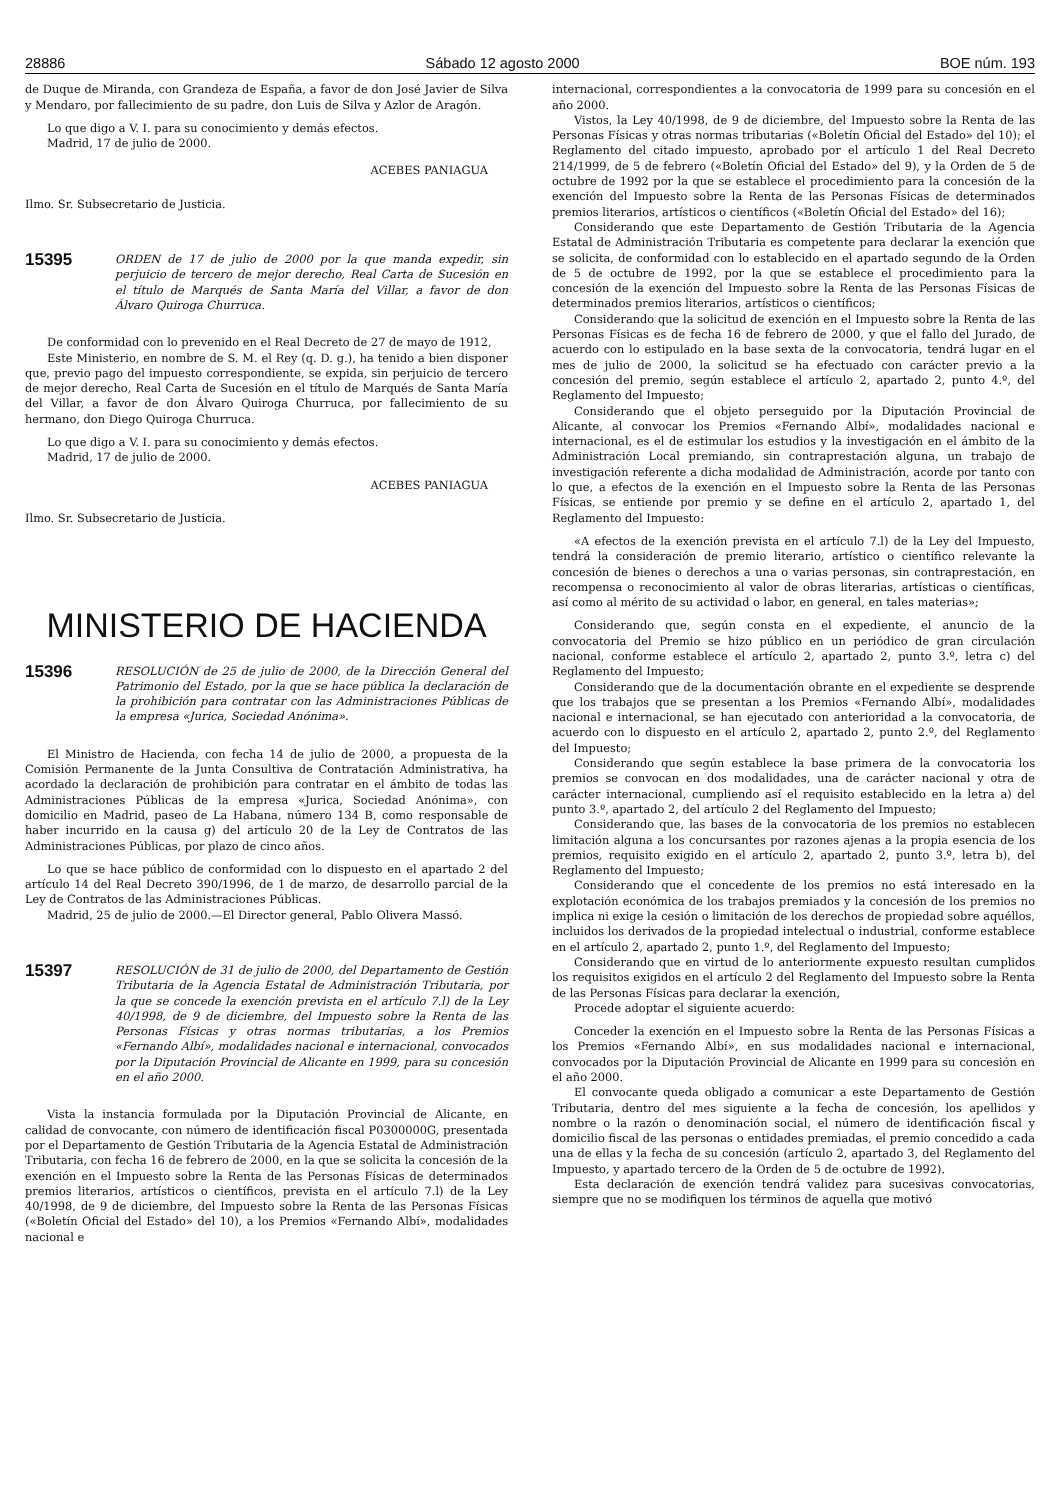28886 Sábado 12 agosto 2000 BOE núm. 193
de Duque de Miranda, con Grandeza de España, a favor de don José Javier de Silva y Mendaro, por fallecimiento de su padre, don Luis de Silva y Azlor de Aragón.
Lo que digo a V. I. para su conocimiento y demás efectos.
Madrid, 17 de julio de 2000.
ACEBES PANIAGUA
Ilmo. Sr. Subsecretario de Justicia.
15395
ORDEN de 17 de julio de 2000 por la que manda expedir, sin perjuicio de tercero de mejor derecho, Real Carta de Sucesión en el título de Marqués de Santa María del Villar, a favor de don Álvaro Quiroga Churruca.
De conformidad con lo prevenido en el Real Decreto de 27 de mayo de 1912,
Este Ministerio, en nombre de S. M. el Rey (q. D. g.), ha tenido a bien disponer que, previo pago del impuesto correspondiente, se expida, sin perjuicio de tercero de mejor derecho, Real Carta de Sucesión en el título de Marqués de Santa María del Villar, a favor de don Álvaro Quiroga Churruca, por fallecimiento de su hermano, don Diego Quiroga Churruca.
Lo que digo a V. I. para su conocimiento y demás efectos.
Madrid, 17 de julio de 2000.
ACEBES PANIAGUA
Ilmo. Sr. Subsecretario de Justicia.
MINISTERIO DE HACIENDA
15396
RESOLUCIÓN de 25 de julio de 2000, de la Dirección General del Patrimonio del Estado, por la que se hace pública la declaración de la prohibición para contratar con las Administraciones Públicas de la empresa «Jurica, Sociedad Anónima».
El Ministro de Hacienda, con fecha 14 de julio de 2000, a propuesta de la Comisión Permanente de la Junta Consultiva de Contratación Administrativa, ha acordado la declaración de prohibición para contratar en el ámbito de todas las Administraciones Públicas de la empresa «Jurica, Sociedad Anónima», con domicilio en Madrid, paseo de La Habana, número 134 B, como responsable de haber incurrido en la causa g) del artículo 20 de la Ley de Contratos de las Administraciones Públicas, por plazo de cinco años.
Lo que se hace público de conformidad con lo dispuesto en el apartado 2 del artículo 14 del Real Decreto 390/1996, de 1 de marzo, de desarrollo parcial de la Ley de Contratos de las Administraciones Públicas.
Madrid, 25 de julio de 2000.—El Director general, Pablo Olivera Massó.
15397
RESOLUCIÓN de 31 de julio de 2000, del Departamento de Gestión Tributaria de la Agencia Estatal de Administración Tributaria, por la que se concede la exención prevista en el artículo 7.l) de la Ley 40/1998, de 9 de diciembre, del Impuesto sobre la Renta de las Personas Físicas y otras normas tributarias, a los Premios «Fernando Albí», modalidades nacional e internacional, convocados por la Diputación Provincial de Alicante en 1999, para su concesión en el año 2000.
Vista la instancia formulada por la Diputación Provincial de Alicante, en calidad de convocante, con número de identificación fiscal P0300000G, presentada por el Departamento de Gestión Tributaria de la Agencia Estatal de Administración Tributaria, con fecha 16 de febrero de 2000, en la que se solicita la concesión de la exención en el Impuesto sobre la Renta de las Personas Físicas de determinados premios literarios, artísticos o científicos, prevista en el artículo 7.l) de la Ley 40/1998, de 9 de diciembre, del Impuesto sobre la Renta de las Personas Físicas («Boletín Oficial del Estado» del 10), a los Premios «Fernando Albí», modalidades nacional e
internacional, correspondientes a la convocatoria de 1999 para su concesión en el año 2000.
Vistos, la Ley 40/1998, de 9 de diciembre, del Impuesto sobre la Renta de las Personas Físicas y otras normas tributarias («Boletín Oficial del Estado» del 10); el Reglamento del citado impuesto, aprobado por el artículo 1 del Real Decreto 214/1999, de 5 de febrero («Boletín Oficial del Estado» del 9), y la Orden de 5 de octubre de 1992 por la que se establece el procedimiento para la concesión de la exención del Impuesto sobre la Renta de las Personas Físicas de determinados premios literarios, artísticos o científicos («Boletín Oficial del Estado» del 16);
Considerando que este Departamento de Gestión Tributaria de la Agencia Estatal de Administración Tributaria es competente para declarar la exención que se solicita, de conformidad con lo establecido en el apartado segundo de la Orden de 5 de octubre de 1992, por la que se establece el procedimiento para la concesión de la exención del Impuesto sobre la Renta de las Personas Físicas de determinados premios literarios, artísticos o científicos;
Considerando que la solicitud de exención en el Impuesto sobre la Renta de las Personas Físicas es de fecha 16 de febrero de 2000, y que el fallo del Jurado, de acuerdo con lo estipulado en la base sexta de la convocatoria, tendrá lugar en el mes de julio de 2000, la solicitud se ha efectuado con carácter previo a la concesión del premio, según establece el artículo 2, apartado 2, punto 4.º, del Reglamento del Impuesto;
Considerando que el objeto perseguido por la Diputación Provincial de Alicante, al convocar los Premios «Fernando Albí», modalidades nacional e internacional, es el de estimular los estudios y la investigación en el ámbito de la Administración Local premiando, sin contraprestación alguna, un trabajo de investigación referente a dicha modalidad de Administración, acorde por tanto con lo que, a efectos de la exención en el Impuesto sobre la Renta de las Personas Físicas, se entiende por premio y se define en el artículo 2, apartado 1, del Reglamento del Impuesto:
«A efectos de la exención prevista en el artículo 7.l) de la Ley del Impuesto, tendrá la consideración de premio literario, artístico o científico relevante la concesión de bienes o derechos a una o varias personas, sin contraprestación, en recompensa o reconocimiento al valor de obras literarias, artísticas o científicas, así como al mérito de su actividad o labor, en general, en tales materias»;
Considerando que, según consta en el expediente, el anuncio de la convocatoria del Premio se hizo público en un periódico de gran circulación nacional, conforme establece el artículo 2, apartado 2, punto 3.º, letra c) del Reglamento del Impuesto;
Considerando que de la documentación obrante en el expediente se desprende que los trabajos que se presentan a los Premios «Fernando Albí», modalidades nacional e internacional, se han ejecutado con anterioridad a la convocatoria, de acuerdo con lo dispuesto en el artículo 2, apartado 2, punto 2.º, del Reglamento del Impuesto;
Considerando que según establece la base primera de la convocatoria los premios se convocan en dos modalidades, una de carácter nacional y otra de carácter internacional, cumpliendo así el requisito establecido en la letra a) del punto 3.º, apartado 2, del artículo 2 del Reglamento del Impuesto;
Considerando que, las bases de la convocatoria de los premios no establecen limitación alguna a los concursantes por razones ajenas a la propia esencia de los premios, requisito exigido en el artículo 2, apartado 2, punto 3.º, letra b), del Reglamento del Impuesto;
Considerando que el concedente de los premios no está interesado en la explotación económica de los trabajos premiados y la concesión de los premios no implica ni exige la cesión o limitación de los derechos de propiedad sobre aquéllos, incluidos los derivados de la propiedad intelectual o industrial, conforme establece en el artículo 2, apartado 2, punto 1.º, del Reglamento del Impuesto;
Considerando que en virtud de lo anteriormente expuesto resultan cumplidos los requisitos exigidos en el artículo 2 del Reglamento del Impuesto sobre la Renta de las Personas Físicas para declarar la exención,
Procede adoptar el siguiente acuerdo:
Conceder la exención en el Impuesto sobre la Renta de las Personas Físicas a los Premios «Fernando Albí», en sus modalidades nacional e internacional, convocados por la Diputación Provincial de Alicante en 1999 para su concesión en el año 2000.
El convocante queda obligado a comunicar a este Departamento de Gestión Tributaria, dentro del mes siguiente a la fecha de concesión, los apellidos y nombre o la razón o denominación social, el número de identificación fiscal y domicilio fiscal de las personas o entidades premiadas, el premio concedido a cada una de ellas y la fecha de su concesión (artículo 2, apartado 3, del Reglamento del Impuesto, y apartado tercero de la Orden de 5 de octubre de 1992).
Esta declaración de exención tendrá validez para sucesivas convocatorias, siempre que no se modifiquen los términos de aquella que motivó